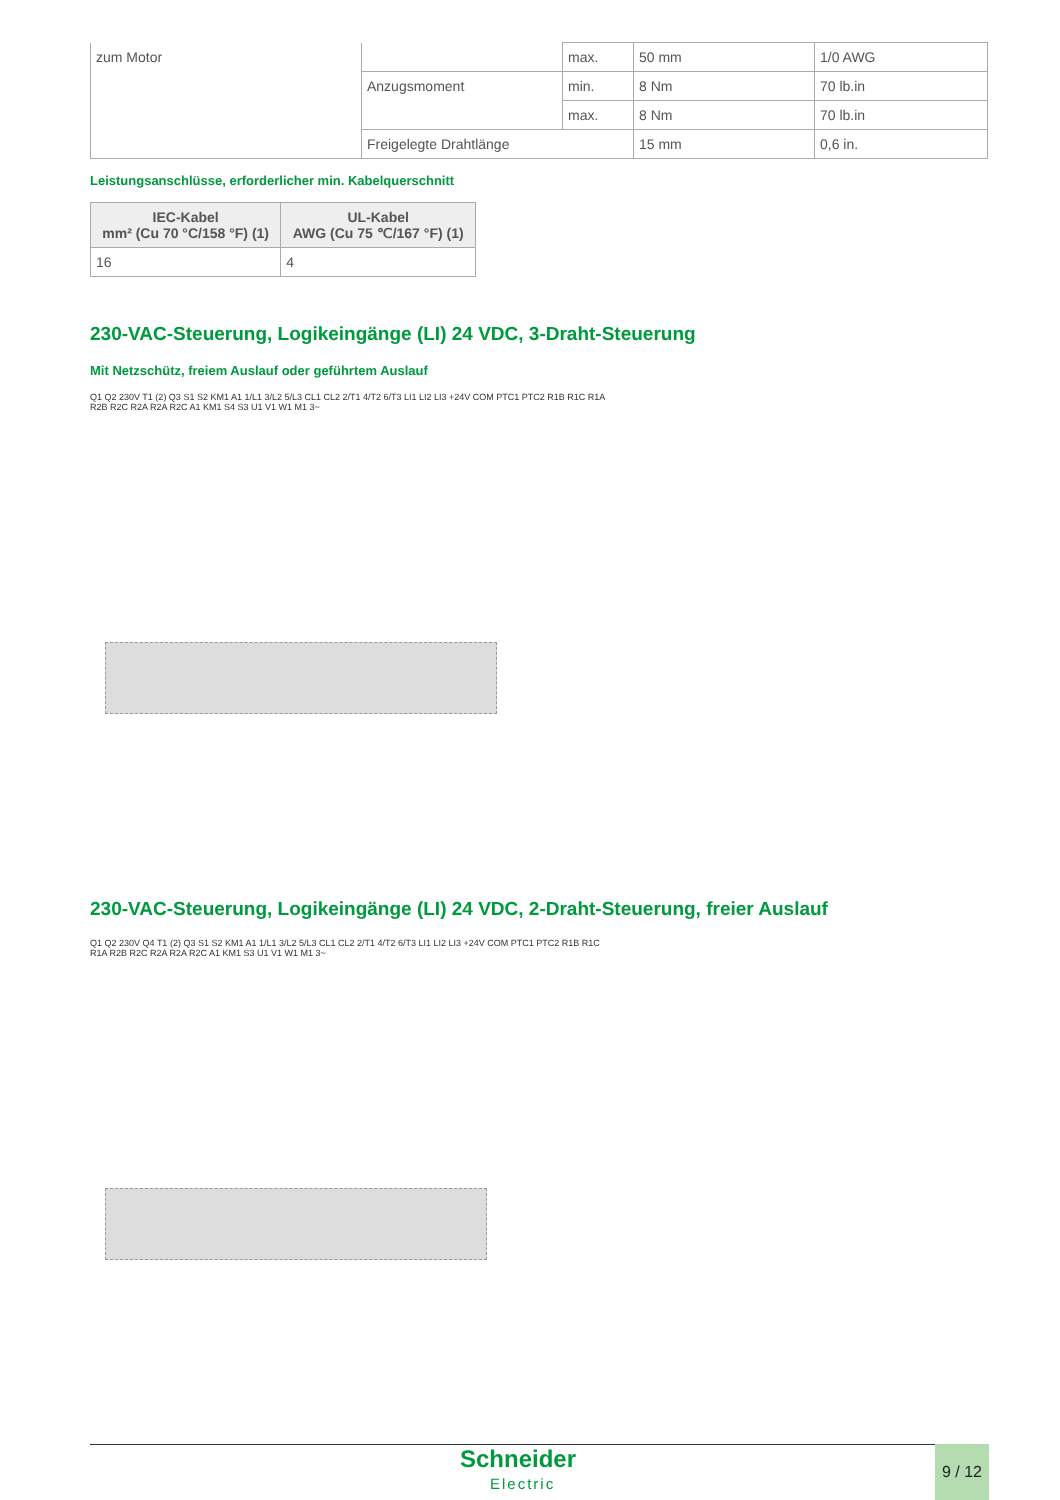| zum Motor | | max. | 50 mm | 1/0 AWG |
| | Anzugsmoment | min. | 8 Nm | 70 lb.in |
| | | max. | 8 Nm | 70 lb.in |
| | Freigelegte Drahtlänge | | 15 mm | 0,6 in. |
Leistungsanschlüsse, erforderlicher min. Kabelquerschnitt
| IEC-Kabel mm² (Cu 70 °C/158 °F) (1) | UL-Kabel AWG (Cu 75 ℃/167 °F) (1) |
| --- | --- |
| 16 | 4 |
230-VAC-Steuerung, Logikeingänge (LI) 24 VDC, 3-Draht-Steuerung
Mit Netzschütz, freiem Auslauf oder geführtem Auslauf
Q1 Q2 230V T1 (2) Q3 S1 S2 KM1 A1 1/L1 3/L2 5/L3 CL1 CL2 2/T1 4/T2 6/T3 LI1 LI2 LI3 +24V COM PTC1 PTC2 R1B R1C R1A R2B R2C R2A R2A R2C A1 KM1 S4 S3 U1 V1 W1 M1 3~
230-VAC-Steuerung, Logikeingänge (LI) 24 VDC, 2-Draht-Steuerung, freier Auslauf
Q1 Q2 230V Q4 T1 (2) Q3 S1 S2 KM1 A1 1/L1 3/L2 5/L3 CL1 CL2 2/T1 4/T2 6/T3 LI1 LI2 LI3 +24V COM PTC1 PTC2 R1B R1C R1A R2B R2C R2A R2A R2C A1 KM1 S3 U1 V1 W1 M1 3~
Schneider
Electric
9 / 12